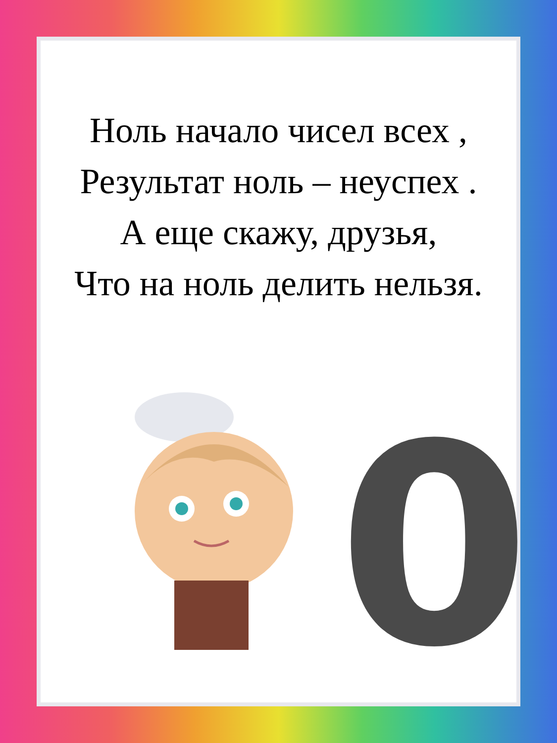Ноль начало чисел всех ,
Результат ноль – неуспех .
А еще скажу, друзья,
Что на ноль делить нельзя.
0